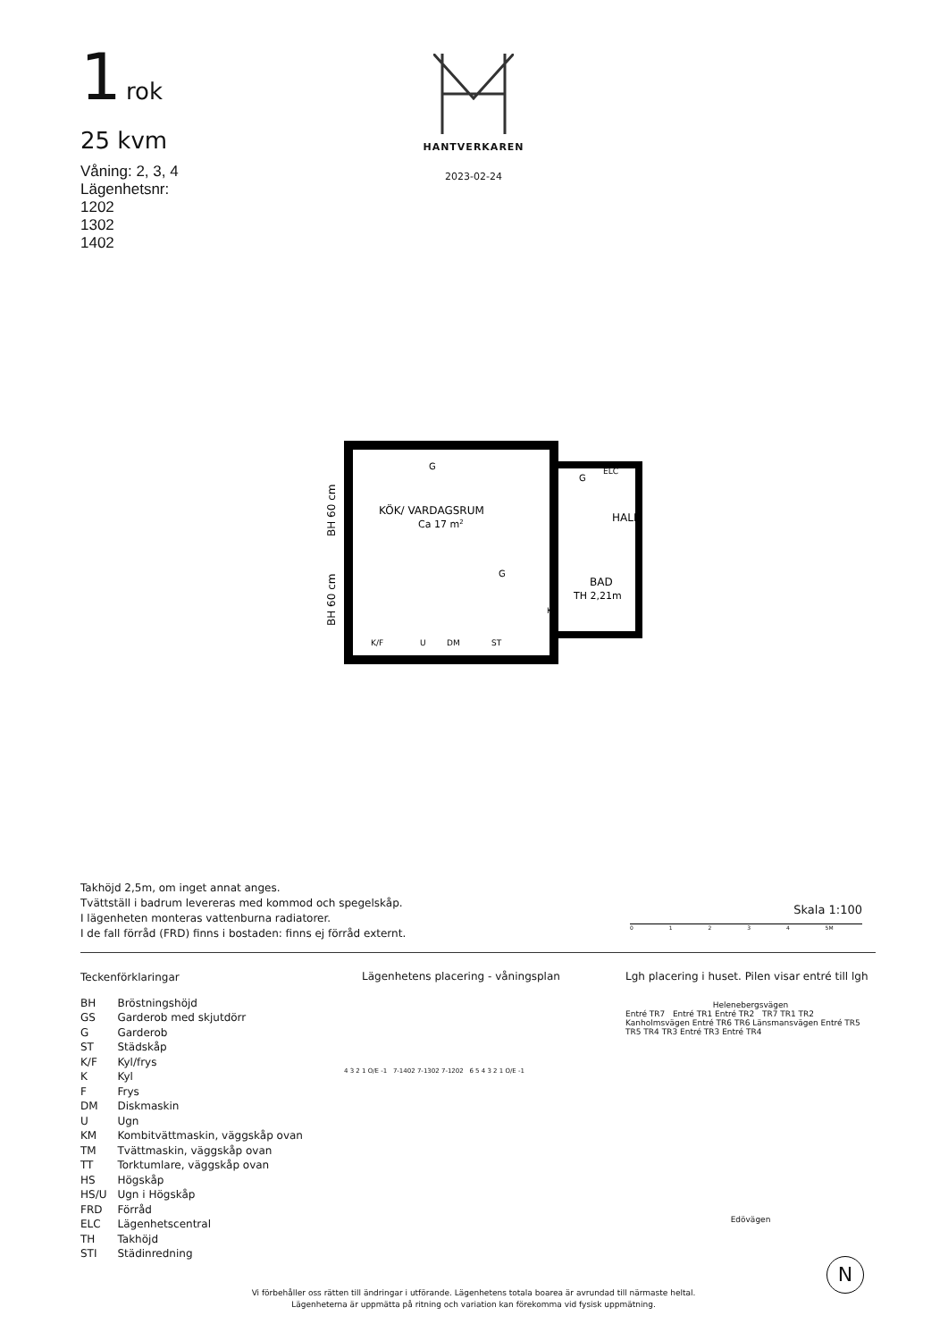1 rok
25 kvm
Våning: 2, 3, 4
Lägenhetsnr:
1202
1302
1402
HANTVERKAREN
2023-02-24
BH 60 cm
BH 60 cm
KÖK/ VARDAGSRUM
Ca 17 m2
G
G
ELC
HALL
G
BAD
TH 2,21m
KM
K/F
U
DM
ST
Takhöjd 2,5m, om inget annat anges.
Tvättställ i badrum levereras med kommod och spegelskåp.
I lägenheten monteras vattenburna radiatorer.
I de fall förråd (FRD) finns i bostaden: finns ej förråd externt.
Skala 1:100
0 1 2 3 4 5M
Teckenförklaringar
| BH | Bröstningshöjd |
| GS | Garderob med skjutdörr |
| G | Garderob |
| ST | Städskåp |
| K/F | Kyl/frys |
| K | Kyl |
| F | Frys |
| DM | Diskmaskin |
| U | Ugn |
| KM | Kombitvättmaskin, väggskåp ovan |
| TM | Tvättmaskin, väggskåp ovan |
| TT | Torktumlare, väggskåp ovan |
| HS | Högskåp |
| HS/U | Ugn i Högskåp |
| FRD | Förråd |
| ELC | Lägenhetscentral |
| TH | Takhöjd |
| STI | Städinredning |
Lägenhetens placering - våningsplan
4 3 2 1 O/E -1 7-1402 7-1302 7-1202 6 5 4 3 2 1 O/E -1
Lgh placering i huset. Pilen visar entré till lgh
Helenebergsvägen
Entré TR7 Entré TR1 Entré TR2 TR7 TR1 TR2 Kanholmsvägen Entré TR6 TR6 Länsmansvägen Entré TR5 TR5 TR4 TR3 Entré TR3 Entré TR4
Edövägen
Vi förbehåller oss rätten till ändringar i utförande. Lägenhetens totala boarea är avrundad till närmaste heltal.
Lägenheterna är uppmätta på ritning och variation kan förekomma vid fysisk uppmätning.
N